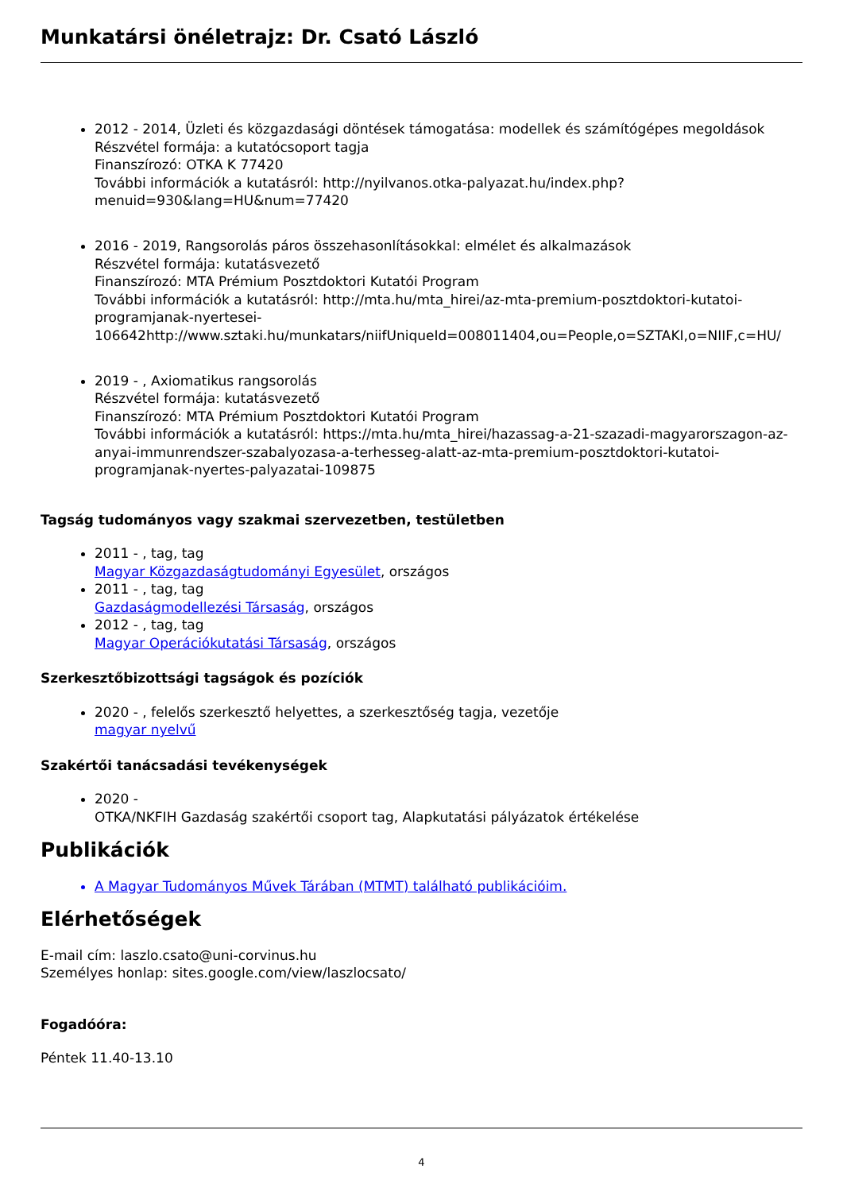Munkatársi önéletrajz: Dr. Csató László
2012 - 2014, Üzleti és közgazdasági döntések támogatása: modellek és számítógépes megoldások
Részvétel formája: a kutatócsoport tagja
Finanszírozó: OTKA K 77420
További információk a kutatásról: http://nyilvanos.otka-palyazat.hu/index.php?menuid=930&lang=HU&num=77420
2016 - 2019, Rangsorolás páros összehasonlításokkal: elmélet és alkalmazások
Részvétel formája: kutatásvezető
Finanszírozó: MTA Prémium Posztdoktori Kutatói Program
További információk a kutatásról: http://mta.hu/mta_hirei/az-mta-premium-posztdoktori-kutatoi-programjanak-nyertesei-106642http://www.sztaki.hu/munkatars/niifUniqueId=008011404,ou=People,o=SZTAKI,o=NIIF,c=HU/
2019 - , Axiomatikus rangsorolás
Részvétel formája: kutatásvezető
Finanszírozó: MTA Prémium Posztdoktori Kutatói Program
További információk a kutatásról: https://mta.hu/mta_hirei/hazassag-a-21-szazadi-magyarorszagon-az-anyai-immunrendszer-szabalyozasa-a-terhesseg-alatt-az-mta-premium-posztdoktori-kutatoi-programjanak-nyertes-palyazatai-109875
Tagság tudományos vagy szakmai szervezetben, testületben
2011 - , tag, tag
Magyar Közgazdaságtudományi Egyesület, országos
2011 - , tag, tag
Gazdaságmodellezési Társaság, országos
2012 - , tag, tag
Magyar Operációkutatási Társaság, országos
Szerkesztőbizottsági tagságok és pozíciók
2020 - , felelős szerkesztő helyettes, a szerkesztőség tagja, vezetője
magyar nyelvű
Szakértői tanácsadási tevékenységek
2020 -
OTKA/NKFIH Gazdaság szakértői csoport tag, Alapkutatási pályázatok értékelése
Publikációk
A Magyar Tudományos Művek Tárában (MTMT) található publikációim.
Elérhetőségek
E-mail cím: laszlo.csato@uni-corvinus.hu
Személyes honlap: sites.google.com/view/laszlocsato/
Fogadóóra:
Péntek 11.40-13.10
4